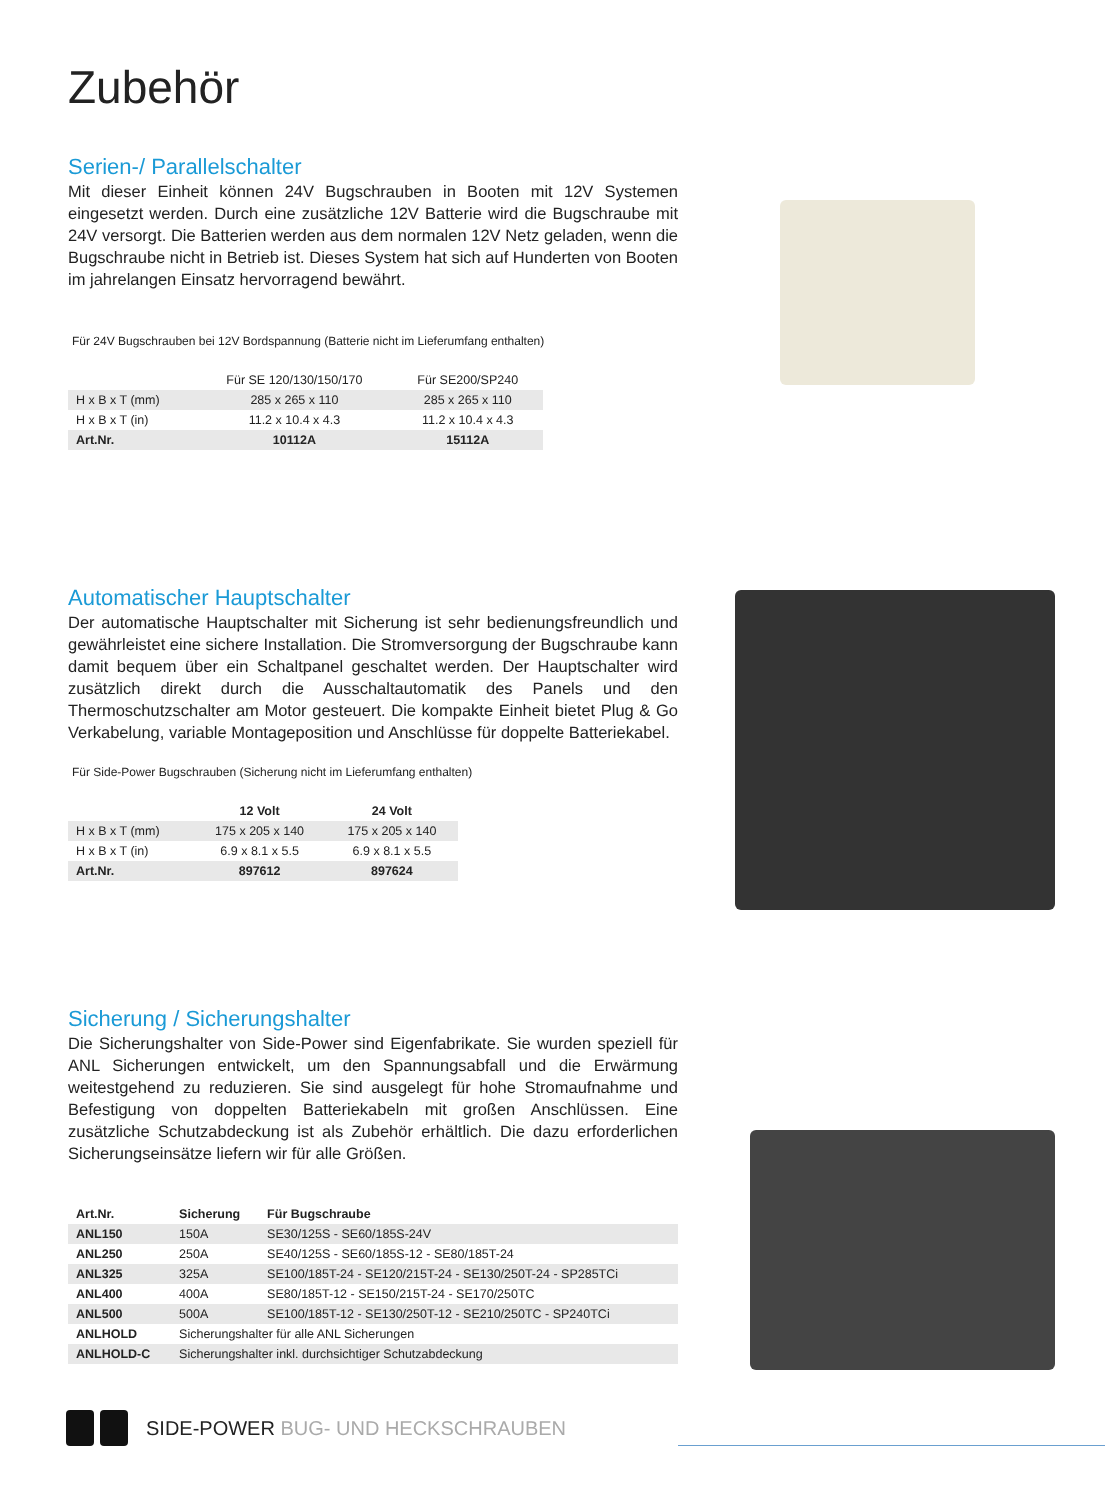Zubehör
Serien-/ Parallelschalter
Mit dieser Einheit können 24V Bugschrauben in Booten mit 12V Systemen eingesetzt werden. Durch eine zusätzliche 12V Batterie wird die Bugschraube mit 24V versorgt. Die Batterien werden aus dem normalen 12V Netz geladen, wenn die Bugschraube nicht in Betrieb ist. Dieses System hat sich auf Hunderten von Booten im jahrelangen Einsatz hervorragend bewährt.
Für 24V Bugschrauben bei 12V Bordspannung (Batterie nicht im Lieferumfang enthalten)
| | Für SE 120/130/150/170 | Für SE200/SP240 |
| --- | --- | --- |
| H x B x T (mm) | 285 x 265 x 110 | 285 x 265 x 110 |
| H x B x T (in) | 11.2 x 10.4 x 4.3 | 11.2 x 10.4 x 4.3 |
| Art.Nr. | 10112A | 15112A |
Automatischer Hauptschalter
Der automatische Hauptschalter mit Sicherung ist sehr bedienungsfreundlich und gewährleistet eine sichere Installation. Die Stromversorgung der Bugschraube kann damit bequem über ein Schaltpanel geschaltet werden. Der Hauptschalter wird zusätzlich direkt durch die Ausschaltautomatik des Panels und den Thermoschutzschalter am Motor gesteuert. Die kompakte Einheit bietet Plug & Go Verkabelung, variable Montageposition und Anschlüsse für doppelte Batteriekabel.
Für Side-Power Bugschrauben (Sicherung nicht im Lieferumfang enthalten)
| | 12 Volt | 24 Volt |
| H x B x T (mm) | 175 x 205 x 140 | 175 x 205 x 140 |
| H x B x T (in) | 6.9 x 8.1 x 5.5 | 6.9 x 8.1 x 5.5 |
| Art.Nr. | 897612 | 897624 |
Sicherung / Sicherungshalter
Die Sicherungshalter von Side-Power sind Eigenfabrikate. Sie wurden speziell für ANL Sicherungen entwickelt, um den Spannungsabfall und die Erwärmung weitestgehend zu reduzieren. Sie sind ausgelegt für hohe Stromaufnahme und Befestigung von doppelten Batteriekabeln mit großen Anschlüssen. Eine zusätzliche Schutzabdeckung ist als Zubehör erhältlich. Die dazu erforderlichen Sicherungseinsätze liefern wir für alle Größen.
| Art.Nr. | Sicherung | Für Bugschraube |
| ANL150 | 150A | SE30/125S - SE60/185S-24V |
| ANL250 | 250A | SE40/125S - SE60/185S-12 - SE80/185T-24 |
| ANL325 | 325A | SE100/185T-24 - SE120/215T-24 - SE130/250T-24 - SP285TCi |
| ANL400 | 400A | SE80/185T-12 - SE150/215T-24 - SE170/250TC |
| ANL500 | 500A | SE100/185T-12 - SE130/250T-12 - SE210/250TC - SP240TCi |
| ANLHOLD | Sicherungshalter für alle ANL Sicherungen | |
| ANLHOLD-C | Sicherungshalter inkl. durchsichtiger Schutzabdeckung | |
SIDE-POWER BUG- UND HECKSCHRAUBEN